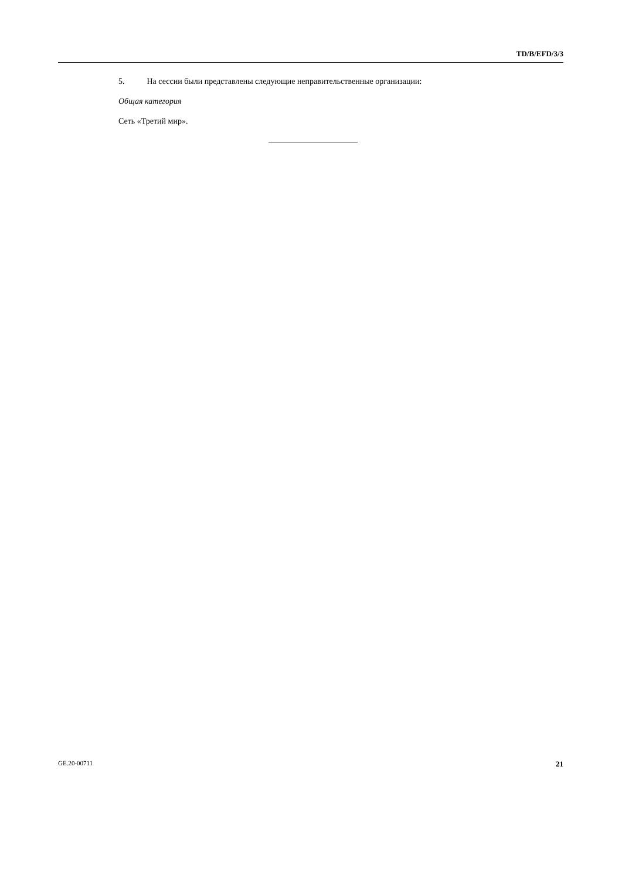TD/B/EFD/3/3
5. На сессии были представлены следующие неправительственные организации:
Общая категория
Сеть «Третий мир».
GE.20-00711 21